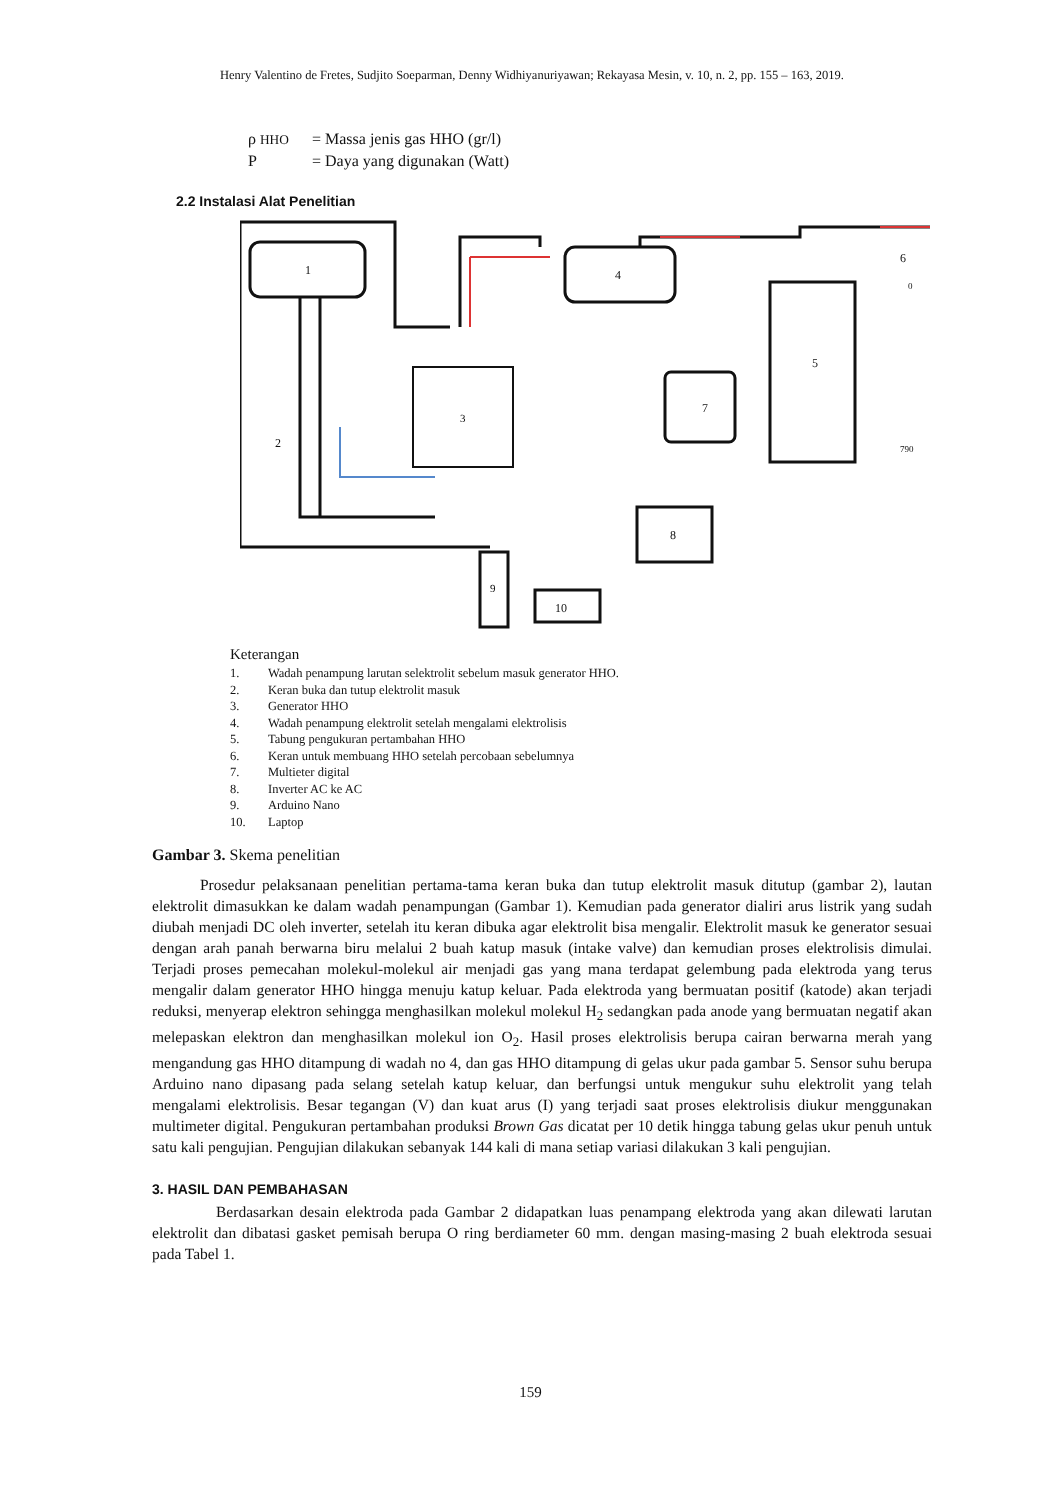Henry Valentino de Fretes, Sudjito Soeparman, Denny Widhiyanuriyawan; Rekayasa Mesin, v. 10, n. 2, pp. 155 – 163, 2019.
ρ HHO = Massa jenis gas HHO (gr/l)
P = Daya yang digunakan (Watt)
2.2 Instalasi Alat Penelitian
1
4
3
7
5
8
9
10
6
0
790
2
Keterangan
1. Wadah penampung larutan selektrolit sebelum masuk generator HHO.
2. Keran buka dan tutup elektrolit masuk
3. Generator HHO
4. Wadah penampung elektrolit setelah mengalami elektrolisis
5. Tabung pengukuran pertambahan HHO
6. Keran untuk membuang HHO setelah percobaan sebelumnya
7. Multieter digital
8. Inverter AC ke AC
9. Arduino Nano
10. Laptop
Gambar 3. Skema penelitian
Prosedur pelaksanaan penelitian pertama-tama keran buka dan tutup elektrolit masuk ditutup (gambar 2), lautan elektrolit dimasukkan ke dalam wadah penampungan (Gambar 1). Kemudian pada generator dialiri arus listrik yang sudah diubah menjadi DC oleh inverter, setelah itu keran dibuka agar elektrolit bisa mengalir. Elektrolit masuk ke generator sesuai dengan arah panah berwarna biru melalui 2 buah katup masuk (intake valve) dan kemudian proses elektrolisis dimulai. Terjadi proses pemecahan molekul-molekul air menjadi gas yang mana terdapat gelembung pada elektroda yang terus mengalir dalam generator HHO hingga menuju katup keluar. Pada elektroda yang bermuatan positif (katode) akan terjadi reduksi, menyerap elektron sehingga menghasilkan molekul molekul H<sub>2</sub> sedangkan pada anode yang bermuatan negatif akan melepaskan elektron dan menghasilkan molekul ion O<sub>2</sub>. Hasil proses elektrolisis berupa cairan berwarna merah yang mengandung gas HHO ditampung di wadah no 4, dan gas HHO ditampung di gelas ukur pada gambar 5. Sensor suhu berupa Arduino nano dipasang pada selang setelah katup keluar, dan berfungsi untuk mengukur suhu elektrolit yang telah mengalami elektrolisis. Besar tegangan (V) dan kuat arus (I) yang terjadi saat proses elektrolisis diukur menggunakan multimeter digital. Pengukuran pertambahan produksi Brown Gas dicatat per 10 detik hingga tabung gelas ukur penuh untuk satu kali pengujian. Pengujian dilakukan sebanyak 144 kali di mana setiap variasi dilakukan 3 kali pengujian.
3. HASIL DAN PEMBAHASAN
Berdasarkan desain elektroda pada Gambar 2 didapatkan luas penampang elektroda yang akan dilewati larutan elektrolit dan dibatasi gasket pemisah berupa O ring berdiameter 60 mm. dengan masing-masing 2 buah elektroda sesuai pada Tabel 1.
159